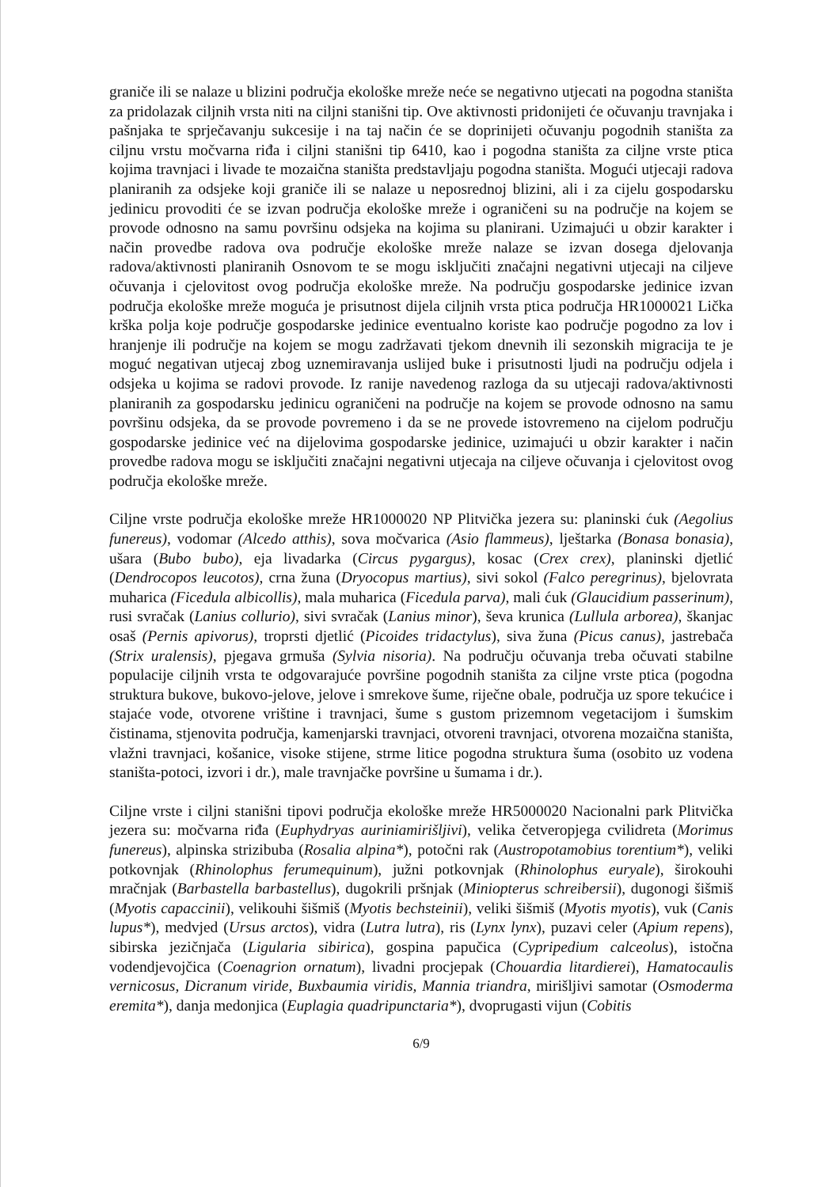graniče ili se nalaze u blizini područja ekološke mreže neće se negativno utjecati na pogodna staništa za pridolazak ciljnih vrsta niti na ciljni stanišni tip. Ove aktivnosti pridonijeti će očuvanju travnjaka i pašnjaka te sprječavanju sukcesije i na taj način će se doprinijeti očuvanju pogodnih staništa za ciljnu vrstu močvarna riđa i ciljni stanišni tip 6410, kao i pogodna staništa za ciljne vrste ptica kojima travnjaci i livade te mozaična staništa predstavljaju pogodna staništa. Mogući utjecaji radova planiranih za odsjeke koji graniče ili se nalaze u neposrednoj blizini, ali i za cijelu gospodarsku jedinicu provoditi će se izvan područja ekološke mreže i ograničeni su na područje na kojem se provode odnosno na samu površinu odsjeka na kojima su planirani. Uzimajući u obzir karakter i način provedbe radova ova područje ekološke mreže nalaze se izvan dosega djelovanja radova/aktivnosti planiranih Osnovom te se mogu isključiti značajni negativni utjecaji na ciljeve očuvanja i cjelovitost ovog područja ekološke mreže. Na području gospodarske jedinice izvan područja ekološke mreže moguća je prisutnost dijela ciljnih vrsta ptica područja HR1000021 Lička krška polja koje područje gospodarske jedinice eventualno koriste kao područje pogodno za lov i hranjenje ili područje na kojem se mogu zadržavati tjekom dnevnih ili sezonskih migracija te je moguć negativan utjecaj zbog uznemiravanja uslijed buke i prisutnosti ljudi na području odjela i odsjeka u kojima se radovi provode. Iz ranije navedenog razloga da su utjecaji radova/aktivnosti planiranih za gospodarsku jedinicu ograničeni na područje na kojem se provode odnosno na samu površinu odsjeka, da se provode povremeno i da se ne provede istovremeno na cijelom području gospodarske jedinice već na dijelovima gospodarske jedinice, uzimajući u obzir karakter i način provedbe radova mogu se isključiti značajni negativni utjecaja na ciljeve očuvanja i cjelovitost ovog područja ekološke mreže.
Ciljne vrste područja ekološke mreže HR1000020 NP Plitvička jezera su: planinski ćuk (Aegolius funereus), vodomar (Alcedo atthis), sova močvarica (Asio flammeus), lještarka (Bonasa bonasia), ušara (Bubo bubo), eja livadarka (Circus pygargus), kosac (Crex crex), planinski djetlić (Dendrocopos leucotos), crna žuna (Dryocopus martius), sivi sokol (Falco peregrinus), bjelovrata muharica (Ficedula albicollis), mala muharica (Ficedula parva), mali ćuk (Glaucidium passerinum), rusi svračak (Lanius collurio), sivi svračak (Lanius minor), ševa krunica (Lullula arborea), škanjac osaš (Pernis apivorus), troprsti djetlić (Picoides tridactylus), siva žuna (Picus canus), jastrebača (Strix uralensis), pjegava grmuša (Sylvia nisoria). Na području očuvanja treba očuvati stabilne populacije ciljnih vrsta te odgovarajuće površine pogodnih staništa za ciljne vrste ptica (pogodna struktura bukove, bukovo-jelove, jelove i smrekove šume, riječne obale, područja uz spore tekućice i stajaće vode, otvorene vrištine i travnjaci, šume s gustom prizemnom vegetacijom i šumskim čistinama, stjenovita područja, kamenjarski travnjaci, otvoreni travnjaci, otvorena mozaična staništa, vlažni travnjaci, košanice, visoke stijene, strme litice pogodna struktura šuma (osobito uz vodena staništa-potoci, izvori i dr.), male travnjačke površine u šumama i dr.).
Ciljne vrste i ciljni stanišni tipovi područja ekološke mreže HR5000020 Nacionalni park Plitvička jezera su: močvarna riđa (Euphydryas auriniamirišljivi), velika četveropjega cvilidreta (Morimus funereus), alpinska strizibuba (Rosalia alpina*), potočni rak (Austropotamobius torentium*), veliki potkovnjak (Rhinolophus ferumequinum), južni potkovnjak (Rhinolophus euryale), širokouhi mračnjak (Barbastella barbastellus), dugokrili pršnjak (Miniopterus schreibersii), dugonogi šišmiš (Myotis capaccinii), velikouhi šišmiš (Myotis bechsteinii), veliki šišmiš (Myotis myotis), vuk (Canis lupus*), medvjed (Ursus arctos), vidra (Lutra lutra), ris (Lynx lynx), puzavi celer (Apium repens), sibirska jezičnjača (Ligularia sibirica), gospina papučica (Cypripedium calceolus), istočna vodendjevojčica (Coenagrion ornatum), livadni procjepak (Chouardia litardierei), Hamatocaulis vernicosus, Dicranum viride, Buxbaumia viridis, Mannia triandra, mirišljivi samotar (Osmoderma eremita*), danja medonjica (Euplagia quadripunctaria*), dvoprugasti vijun (Cobitis
6/9